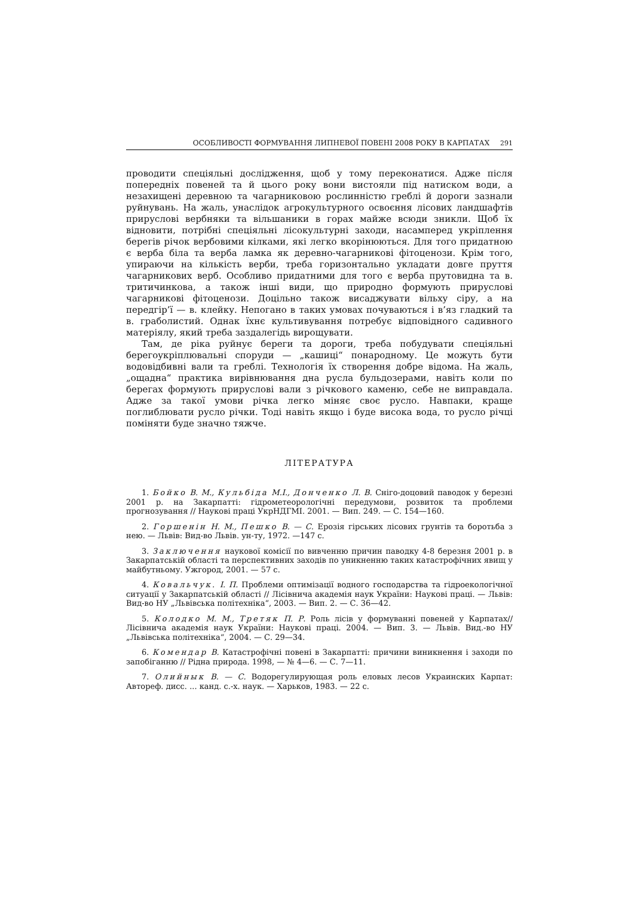ОСОБЛИВОСТІ ФОРМУВАННЯ ЛИПНЕВОЇ ПОВЕНІ 2008 РОКУ В КАРПАТАХ 291
проводити спеціяльні дослідження, щоб у тому переконатися. Адже після попередніх повеней та й цього року вони вистояли під натиском води, а незахищені деревною та чагарниковою рослинністю греблі й дороги зазнали руйнувань. На жаль, унаслідок агрокультурного освоєння лісових ландшафтів прируслові вербняки та вільшаники в горах майже всюди зникли. Щоб їх відновити, потрібні спеціяльні лісокультурні заходи, насамперед укріплення берегів річок вербовими кілками, які легко вкорінюються. Для того придатною є верба біла та верба ламка як деревно-чагарникові фітоценози. Крім того, упираючи на кількість верби, треба горизонтально укладати довге пруття чагарникових верб. Особливо придатними для того є верба прутовидна та в. тритичинкова, а також інші види, що природно формують прируслові чагарникові фітоценози. Доцільно також висаджувати вільху сіру, а на передгір’ї — в. клейку. Непогано в таких умовах почуваються і в’яз гладкий та в. граболистий. Однак їхнє культивування потребує відповідного садивного матеріялу, який треба заздалегідь вирощувати.
Там, де ріка руйнує береги та дороги, треба побудувати спеціяльні берегоукріплювальні споруди — „кашиці“ понародному. Це можуть бути водовідбивні вали та греблі. Технологія їх створення добре відома. На жаль, „ощадна“ практика вирівнювання дна русла бульдозерами, навіть коли по берегах формують прируслові вали з річкового каменю, себе не виправдала. Адже за такої умови річка легко міняє своє русло. Навпаки, краще поглиблювати русло річки. Тоді навіть якщо і буде висока вода, то русло річці поміняти буде значно тяжче.
ЛІТЕРАТУРА
1. Бойко В. М., Кульбіда М.І., Донченко Л. В. Сніго-доцовий паводок у березні 2001 р. на Закарпатті: гідрометеорологічні передумови, розвиток та проблеми прогнозування // Наукові праці УкрНДГМІ. 2001. — Вип. 249. — С. 154—160.
2. Горшенін Н. М., Пешко В. — С. Ерозія гірських лісових грунтів та боротьба з нею. — Львів: Вид-во Львів. ун-ту, 1972. —147 с.
3. Заключення наукової комісії по вивченню причин паводку 4-8 березня 2001 р. в Закарпатській області та перспективних заходів по уникненню таких катастрофічних явищ у майбутньому. Ужгород, 2001. — 57 с.
4. Ковальчук. І. П. Проблеми оптимізації водного господарства та гідроекологічної ситуації у Закарпатській області // Лісівнича академія наук України: Наукові праці. — Львів: Вид-во НУ „Львівська політехніка“, 2003. — Вип. 2. — С. 36—42.
5. Колодко М. М., Третяк П. Р. Роль лісів у формуванні повеней у Карпатах// Лісівнича академія наук України: Наукові праці. 2004. — Вип. 3. — Львів. Вид.-во НУ „Львівська політехніка“, 2004. — С. 29—34.
6. Комендар В. Катастрофічні повені в Закарпатті: причини виникнення і заходи по запобіганню // Рідна природа. 1998, — № 4—6. — С. 7—11.
7. Олийнык В. — С. Водорегулирующая роль еловых лесов Украинских Карпат: Автореф. дисс. ... канд. с.-х. наук. — Харьков, 1983. — 22 с.